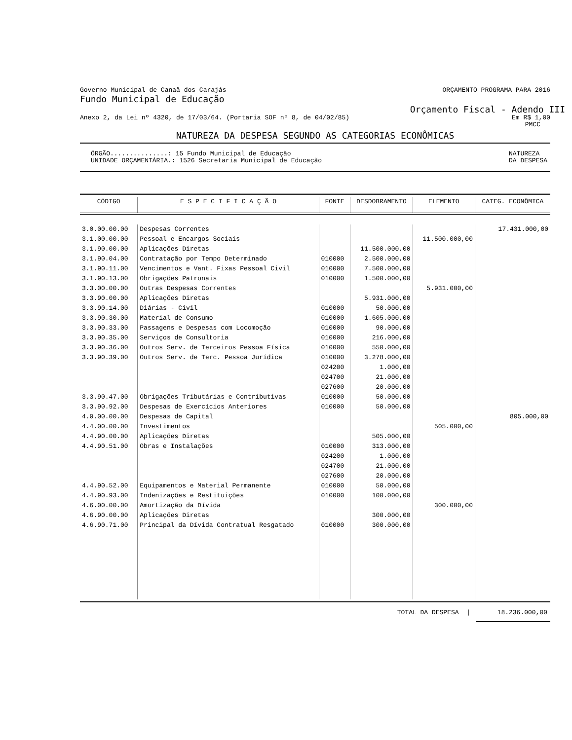Governo Municipal de Canaã dos Carajás ORÇAMENTO PROGRAMA PARA 2016
Fundo Municipal de Educação
Orçamento Fiscal - Adendo III
Anexo 2, da Lei nº 4320, de 17/03/64. (Portaria SOF nº 8, de 04/02/85) Em R$ 1,00
PMCC
NATUREZA DA DESPESA SEGUNDO AS CATEGORIAS ECONÔMICAS
ÓRGÃO...............: 15 Fundo Municipal de Educação
UNIDADE ORÇAMENTÁRIA.: 1526 Secretaria Municipal de Educação NATUREZA
DA DESPESA
| CÓDIGO | E S P E C I F I C A Ç Ã O | FONTE | DESDOBRAMENTO | ELEMENTO | CATEG. ECONÔMICA |
| --- | --- | --- | --- | --- | --- |
| 3.0.00.00.00 | Despesas Correntes | | | | 17.431.000,00 |
| 3.1.00.00.00 | Pessoal e Encargos Sociais | | | 11.500.000,00 | |
| 3.1.90.00.00 | Aplicações Diretas | | 11.500.000,00 | | |
| 3.1.90.04.00 | Contratação por Tempo Determinado | 010000 | 2.500.000,00 | | |
| 3.1.90.11.00 | Vencimentos e Vant. Fixas Pessoal Civil | 010000 | 7.500.000,00 | | |
| 3.1.90.13.00 | Obrigações Patronais | 010000 | 1.500.000,00 | | |
| 3.3.00.00.00 | Outras Despesas Correntes | | | 5.931.000,00 | |
| 3.3.90.00.00 | Aplicações Diretas | | 5.931.000,00 | | |
| 3.3.90.14.00 | Diárias - Civil | 010000 | 50.000,00 | | |
| 3.3.90.30.00 | Material de Consumo | 010000 | 1.605.000,00 | | |
| 3.3.90.33.00 | Passagens e Despesas com Locomoção | 010000 | 90.000,00 | | |
| 3.3.90.35.00 | Serviços de Consultoria | 010000 | 216.000,00 | | |
| 3.3.90.36.00 | Outros Serv. de Terceiros Pessoa Física | 010000 | 550.000,00 | | |
| 3.3.90.39.00 | Outros Serv. de Terc. Pessoa Jurídica | 010000 | 3.278.000,00 | | |
| | | 024200 | 1.000,00 | | |
| | | 024700 | 21.000,00 | | |
| | | 027600 | 20.000,00 | | |
| 3.3.90.47.00 | Obrigações Tributárias e Contributivas | 010000 | 50.000,00 | | |
| 3.3.90.92.00 | Despesas de Exercícios Anteriores | 010000 | 50.000,00 | | |
| 4.0.00.00.00 | Despesas de Capital | | | | 805.000,00 |
| 4.4.00.00.00 | Investimentos | | | 505.000,00 | |
| 4.4.90.00.00 | Aplicações Diretas | | 505.000,00 | | |
| 4.4.90.51.00 | Obras e Instalações | 010000 | 313.000,00 | | |
| | | 024200 | 1.000,00 | | |
| | | 024700 | 21.000,00 | | |
| | | 027600 | 20.000,00 | | |
| 4.4.90.52.00 | Equipamentos e Material Permanente | 010000 | 50.000,00 | | |
| 4.4.90.93.00 | Indenizações e Restituições | 010000 | 100.000,00 | | |
| 4.6.00.00.00 | Amortização da Dívida | | | 300.000,00 | |
| 4.6.90.00.00 | Aplicações Diretas | | 300.000,00 | | |
| 4.6.90.71.00 | Principal da Dívida Contratual Resgatado | 010000 | 300.000,00 | | |
TOTAL DA DESPESA | 18.236.000,00